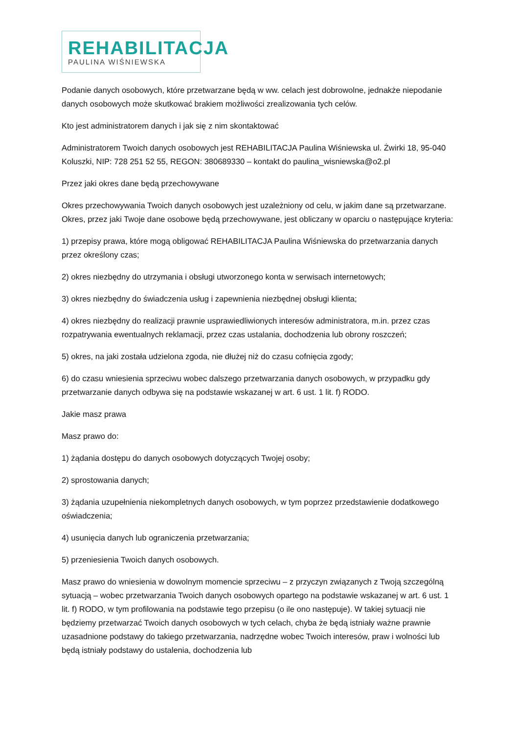REHABILITACJA
PAULINA WIŚNIEWSKA
Podanie danych osobowych, które przetwarzane będą w ww. celach jest dobrowolne, jednakże niepodanie danych osobowych może skutkować brakiem możliwości zrealizowania tych celów.
Kto jest administratorem danych i jak się z nim skontaktować
Administratorem Twoich danych osobowych jest REHABILITACJA Paulina Wiśniewska ul. Żwirki 18, 95-040 Koluszki, NIP: 728 251 52 55, REGON: 380689330 – kontakt do paulina_wisniewska@o2.pl
Przez jaki okres dane będą przechowywane
Okres przechowywania Twoich danych osobowych jest uzależniony od celu, w jakim dane są przetwarzane. Okres, przez jaki Twoje dane osobowe będą przechowywane, jest obliczany w oparciu o następujące kryteria:
1) przepisy prawa, które mogą obligować REHABILITACJA Paulina Wiśniewska do przetwarzania danych przez określony czas;
2) okres niezbędny do utrzymania i obsługi utworzonego konta w serwisach internetowych;
3) okres niezbędny do świadczenia usług i zapewnienia niezbędnej obsługi klienta;
4) okres niezbędny do realizacji prawnie usprawiedliwionych interesów administratora, m.in. przez czas rozpatrywania ewentualnych reklamacji, przez czas ustalania, dochodzenia lub obrony roszczeń;
5) okres, na jaki została udzielona zgoda, nie dłużej niż do czasu cofnięcia zgody;
6) do czasu wniesienia sprzeciwu wobec dalszego przetwarzania danych osobowych, w przypadku gdy przetwarzanie danych odbywa się na podstawie wskazanej w art. 6 ust. 1 lit. f) RODO.
Jakie masz prawa
Masz prawo do:
1) żądania dostępu do danych osobowych dotyczących Twojej osoby;
2) sprostowania danych;
3) żądania uzupełnienia niekompletnych danych osobowych, w tym poprzez przedstawienie dodatkowego oświadczenia;
4) usunięcia danych lub ograniczenia przetwarzania;
5) przeniesienia Twoich danych osobowych.
Masz prawo do wniesienia w dowolnym momencie sprzeciwu – z przyczyn związanych z Twoją szczególną sytuacją – wobec przetwarzania Twoich danych osobowych opartego na podstawie wskazanej w art. 6 ust. 1 lit. f) RODO, w tym profilowania na podstawie tego przepisu (o ile ono następuje). W takiej sytuacji nie będziemy przetwarzać Twoich danych osobowych w tych celach, chyba że będą istniały ważne prawnie uzasadnione podstawy do takiego przetwarzania, nadrzędne wobec Twoich interesów, praw i wolności lub będą istniały podstawy do ustalenia, dochodzenia lub